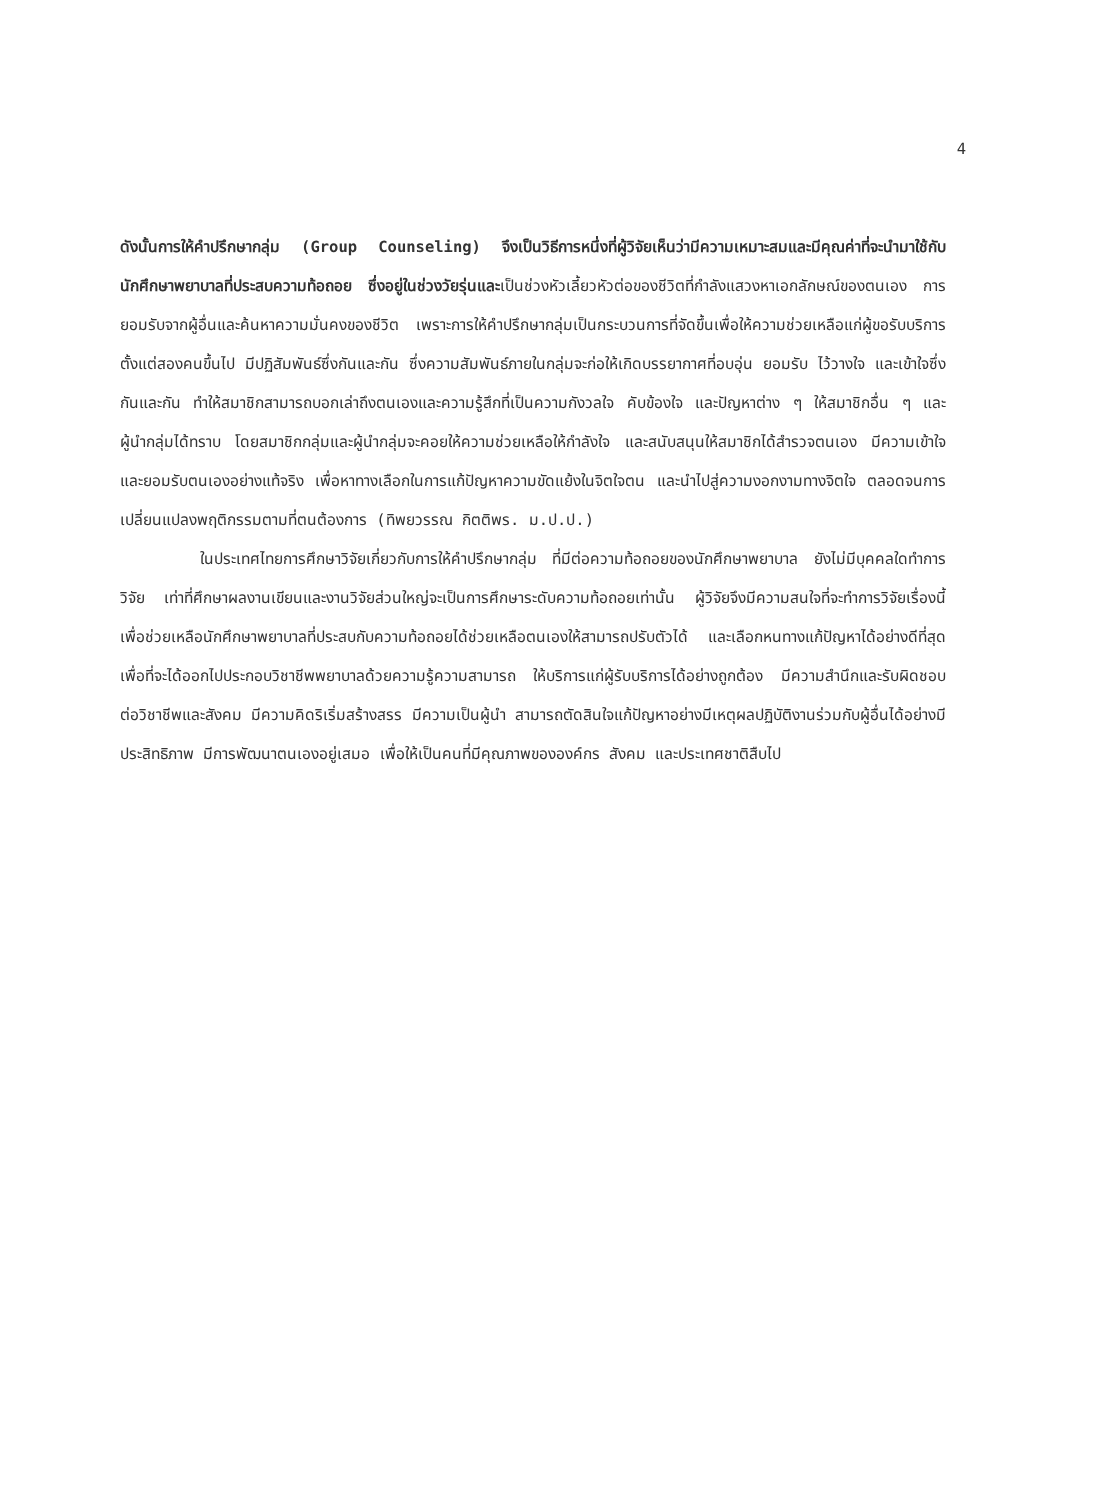4
ดังนั้นการให้คำปรึกษากลุ่ม (Group Counseling) จึงเป็นวิธีการหนึ่งที่ผู้วิจัยเห็นว่ามีความเหมาะสมและมีคุณค่าที่จะนำมาใช้กับนักศึกษาพยาบาลที่ประสบความท้อถอย ซึ่งอยู่ในช่วงวัยรุ่นและเป็นช่วงหัวเลี้ยวหัวต่อของชีวิตที่กำลังแสวงหาเอกลักษณ์ของตนเอง การยอมรับจากผู้อื่นและค้นหาความมั่นคงของชีวิต เพราะการให้คำปรึกษากลุ่มเป็นกระบวนการที่จัดขึ้นเพื่อให้ความช่วยเหลือแก่ผู้ขอรับบริการตั้งแต่สองคนขึ้นไป มีปฏิสัมพันธ์ซึ่งกันและกัน ซึ่งความสัมพันธ์ภายในกลุ่มจะก่อให้เกิดบรรยากาศที่อบอุ่น ยอมรับ ไว้วางใจ และเข้าใจซึ่งกันและกัน ทำให้สมาชิกสามารถบอกเล่าถึงตนเองและความรู้สึกที่เป็นความกังวลใจ คับข้องใจ และปัญหาต่าง ๆ ให้สมาชิกอื่น ๆ และผู้นำกลุ่มได้ทราบ โดยสมาชิกกลุ่มและผู้นำกลุ่มจะคอยให้ความช่วยเหลือให้กำลังใจ และสนับสนุนให้สมาชิกได้สำรวจตนเอง มีความเข้าใจ และยอมรับตนเองอย่างแท้จริง เพื่อหาทางเลือกในการแก้ปัญหาความขัดแย้งในจิตใจตน และนำไปสู่ความงอกงามทางจิตใจ ตลอดจนการเปลี่ยนแปลงพฤติกรรมตามที่ตนต้องการ (ทิพยวรรณ กิตติพร. ม.ป.ป.)
ในประเทศไทยการศึกษาวิจัยเกี่ยวกับการให้คำปรึกษากลุ่ม ที่มีต่อความท้อถอยของนักศึกษาพยาบาล ยังไม่มีบุคคลใดทำการวิจัย เท่าที่ศึกษาผลงานเขียนและงานวิจัยส่วนใหญ่จะเป็นการศึกษาระดับความท้อถอยเท่านั้น ผู้วิจัยจึงมีความสนใจที่จะทำการวิจัยเรื่องนี้เพื่อช่วยเหลือนักศึกษาพยาบาลที่ประสบกับความท้อถอยได้ช่วยเหลือตนเองให้สามารถปรับตัวได้ และเลือกหนทางแก้ปัญหาได้อย่างดีที่สุด เพื่อที่จะได้ออกไปประกอบวิชาชีพพยาบาลด้วยความรู้ความสามารถ ให้บริการแก่ผู้รับบริการได้อย่างถูกต้อง มีความสำนึกและรับผิดชอบต่อวิชาชีพและสังคม มีความคิดริเริ่มสร้างสรร มีความเป็นผู้นำ สามารถตัดสินใจแก้ปัญหาอย่างมีเหตุผลปฏิบัติงานร่วมกับผู้อื่นได้อย่างมีประสิทธิภาพ มีการพัฒนาตนเองอยู่เสมอ เพื่อให้เป็นคนที่มีคุณภาพขององค์กร สังคม และประเทศชาติสืบไป